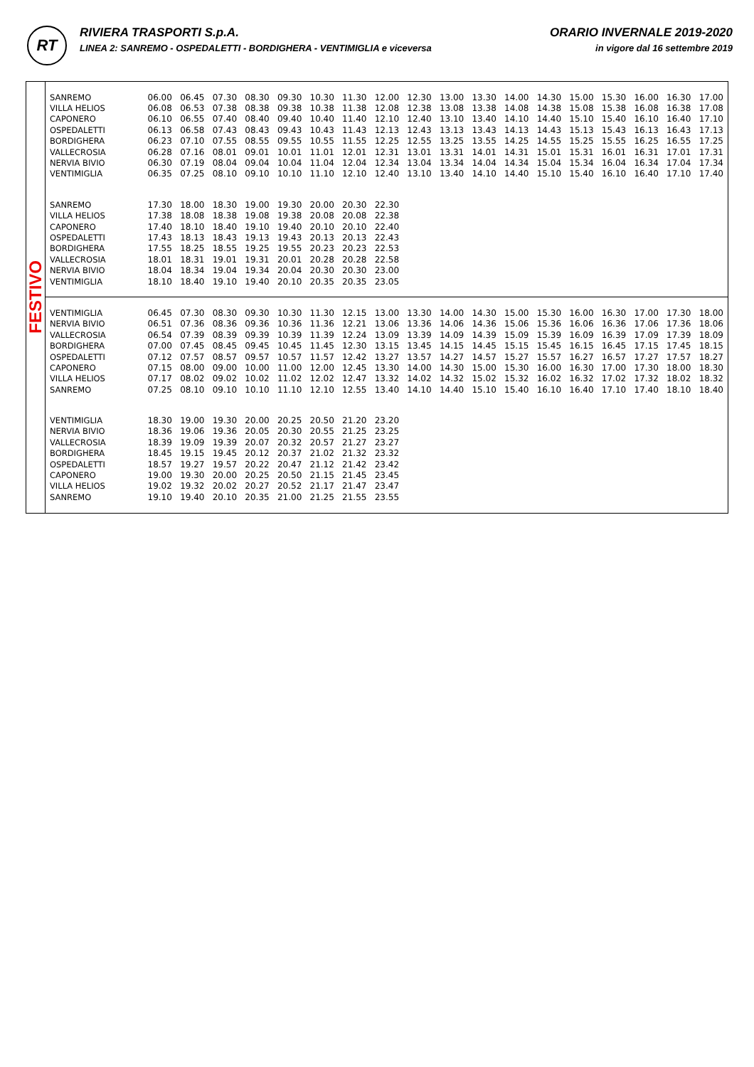RT
RIVIERA TRASPORTI S.p.A.
LINEA 2: SANREMO - OSPEDALETTI - BORDIGHERA - VENTIMIGLIA e viceversa
ORARIO INVERNALE 2019-2020
in vigore dal 16 settembre 2019
FESTIVO
| SANREMO | 06.00 | 06.45 | 07.30 | 08.30 | 09.30 | 10.30 | 11.30 | 12.00 | 12.30 | 13.00 | 13.30 | 14.00 | 14.30 | 15.00 | 15.30 | 16.00 | 16.30 | 17.00 |
| VILLA HELIOS | 06.08 | 06.53 | 07.38 | 08.38 | 09.38 | 10.38 | 11.38 | 12.08 | 12.38 | 13.08 | 13.38 | 14.08 | 14.38 | 15.08 | 15.38 | 16.08 | 16.38 | 17.08 |
| CAPONERO | 06.10 | 06.55 | 07.40 | 08.40 | 09.40 | 10.40 | 11.40 | 12.10 | 12.40 | 13.10 | 13.40 | 14.10 | 14.40 | 15.10 | 15.40 | 16.10 | 16.40 | 17.10 |
| OSPEDALETTI | 06.13 | 06.58 | 07.43 | 08.43 | 09.43 | 10.43 | 11.43 | 12.13 | 12.43 | 13.13 | 13.43 | 14.13 | 14.43 | 15.13 | 15.43 | 16.13 | 16.43 | 17.13 |
| BORDIGHERA | 06.23 | 07.10 | 07.55 | 08.55 | 09.55 | 10.55 | 11.55 | 12.25 | 12.55 | 13.25 | 13.55 | 14.25 | 14.55 | 15.25 | 15.55 | 16.25 | 16.55 | 17.25 |
| VALLECROSIA | 06.28 | 07.16 | 08.01 | 09.01 | 10.01 | 11.01 | 12.01 | 12.31 | 13.01 | 13.31 | 14.01 | 14.31 | 15.01 | 15.31 | 16.01 | 16.31 | 17.01 | 17.31 |
| NERVIA BIVIO | 06.30 | 07.19 | 08.04 | 09.04 | 10.04 | 11.04 | 12.04 | 12.34 | 13.04 | 13.34 | 14.04 | 14.34 | 15.04 | 15.34 | 16.04 | 16.34 | 17.04 | 17.34 |
| VENTIMIGLIA | 06.35 | 07.25 | 08.10 | 09.10 | 10.10 | 11.10 | 12.10 | 12.40 | 13.10 | 13.40 | 14.10 | 14.40 | 15.10 | 15.40 | 16.10 | 16.40 | 17.10 | 17.40 |
| SANREMO | 17.30 | 18.00 | 18.30 | 19.00 | 19.30 | 20.00 | 20.30 | 22.30 | | | | | | | | | | |
| VILLA HELIOS | 17.38 | 18.08 | 18.38 | 19.08 | 19.38 | 20.08 | 20.08 | 22.38 | | | | | | | | | | |
| CAPONERO | 17.40 | 18.10 | 18.40 | 19.10 | 19.40 | 20.10 | 20.10 | 22.40 | | | | | | | | | | |
| OSPEDALETTI | 17.43 | 18.13 | 18.43 | 19.13 | 19.43 | 20.13 | 20.13 | 22.43 | | | | | | | | | | |
| BORDIGHERA | 17.55 | 18.25 | 18.55 | 19.25 | 19.55 | 20.23 | 20.23 | 22.53 | | | | | | | | | | |
| VALLECROSIA | 18.01 | 18.31 | 19.01 | 19.31 | 20.01 | 20.28 | 20.28 | 22.58 | | | | | | | | | | |
| NERVIA BIVIO | 18.04 | 18.34 | 19.04 | 19.34 | 20.04 | 20.30 | 20.30 | 23.00 | | | | | | | | | | |
| VENTIMIGLIA | 18.10 | 18.40 | 19.10 | 19.40 | 20.10 | 20.35 | 20.35 | 23.05 | | | | | | | | | | |
| VENTIMIGLIA | 06.45 | 07.30 | 08.30 | 09.30 | 10.30 | 11.30 | 12.15 | 13.00 | 13.30 | 14.00 | 14.30 | 15.00 | 15.30 | 16.00 | 16.30 | 17.00 | 17.30 | 18.00 |
| NERVIA BIVIO | 06.51 | 07.36 | 08.36 | 09.36 | 10.36 | 11.36 | 12.21 | 13.06 | 13.36 | 14.06 | 14.36 | 15.06 | 15.36 | 16.06 | 16.36 | 17.06 | 17.36 | 18.06 |
| VALLECROSIA | 06.54 | 07.39 | 08.39 | 09.39 | 10.39 | 11.39 | 12.24 | 13.09 | 13.39 | 14.09 | 14.39 | 15.09 | 15.39 | 16.09 | 16.39 | 17.09 | 17.39 | 18.09 |
| BORDIGHERA | 07.00 | 07.45 | 08.45 | 09.45 | 10.45 | 11.45 | 12.30 | 13.15 | 13.45 | 14.15 | 14.45 | 15.15 | 15.45 | 16.15 | 16.45 | 17.15 | 17.45 | 18.15 |
| OSPEDALETTI | 07.12 | 07.57 | 08.57 | 09.57 | 10.57 | 11.57 | 12.42 | 13.27 | 13.57 | 14.27 | 14.57 | 15.27 | 15.57 | 16.27 | 16.57 | 17.27 | 17.57 | 18.27 |
| CAPONERO | 07.15 | 08.00 | 09.00 | 10.00 | 11.00 | 12.00 | 12.45 | 13.30 | 14.00 | 14.30 | 15.00 | 15.30 | 16.00 | 16.30 | 17.00 | 17.30 | 18.00 | 18.30 |
| VILLA HELIOS | 07.17 | 08.02 | 09.02 | 10.02 | 11.02 | 12.02 | 12.47 | 13.32 | 14.02 | 14.32 | 15.02 | 15.32 | 16.02 | 16.32 | 17.02 | 17.32 | 18.02 | 18.32 |
| SANREMO | 07.25 | 08.10 | 09.10 | 10.10 | 11.10 | 12.10 | 12.55 | 13.40 | 14.10 | 14.40 | 15.10 | 15.40 | 16.10 | 16.40 | 17.10 | 17.40 | 18.10 | 18.40 |
| VENTIMIGLIA | 18.30 | 19.00 | 19.30 | 20.00 | 20.25 | 20.50 | 21.20 | 23.20 | | | | | | | | | | |
| NERVIA BIVIO | 18.36 | 19.06 | 19.36 | 20.05 | 20.30 | 20.55 | 21.25 | 23.25 | | | | | | | | | | |
| VALLECROSIA | 18.39 | 19.09 | 19.39 | 20.07 | 20.32 | 20.57 | 21.27 | 23.27 | | | | | | | | | | |
| BORDIGHERA | 18.45 | 19.15 | 19.45 | 20.12 | 20.37 | 21.02 | 21.32 | 23.32 | | | | | | | | | | |
| OSPEDALETTI | 18.57 | 19.27 | 19.57 | 20.22 | 20.47 | 21.12 | 21.42 | 23.42 | | | | | | | | | | |
| CAPONERO | 19.00 | 19.30 | 20.00 | 20.25 | 20.50 | 21.15 | 21.45 | 23.45 | | | | | | | | | | |
| VILLA HELIOS | 19.02 | 19.32 | 20.02 | 20.27 | 20.52 | 21.17 | 21.47 | 23.47 | | | | | | | | | | |
| SANREMO | 19.10 | 19.40 | 20.10 | 20.35 | 21.00 | 21.25 | 21.55 | 23.55 | | | | | | | | | | |